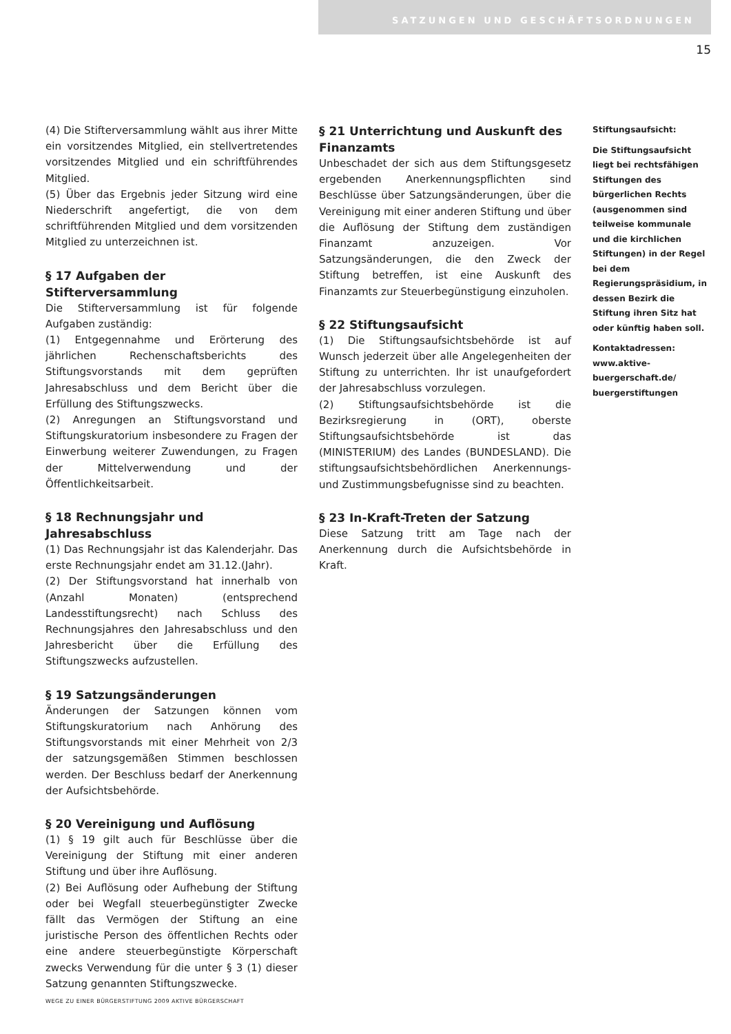SATZUNGEN UND GESCHÄFTSORDNUNGEN
15
(4) Die Stifterversammlung wählt aus ihrer Mitte ein vorsitzendes Mitglied, ein stellvertretendes vorsitzendes Mitglied und ein schriftführendes Mitglied.
(5) Über das Ergebnis jeder Sitzung wird eine Niederschrift angefertigt, die von dem schriftführenden Mitglied und dem vorsitzenden Mitglied zu unterzeichnen ist.
§ 17 Aufgaben der Stifterversammlung
Die Stifterversammlung ist für folgende Aufgaben zuständig:
(1) Entgegennahme und Erörterung des jährlichen Rechenschaftsberichts des Stiftungsvorstands mit dem geprüften Jahresabschluss und dem Bericht über die Erfüllung des Stiftungszwecks.
(2) Anregungen an Stiftungsvorstand und Stiftungskuratorium insbesondere zu Fragen der Einwerbung weiterer Zuwendungen, zu Fragen der Mittelverwendung und der Öffentlichkeitsarbeit.
§ 18 Rechnungsjahr und Jahresabschluss
(1) Das Rechnungsjahr ist das Kalenderjahr. Das erste Rechnungsjahr endet am 31.12.(Jahr).
(2) Der Stiftungsvorstand hat innerhalb von (Anzahl Monaten) (entsprechend Landesstiftungsrecht) nach Schluss des Rechnungsjahres den Jahresabschluss und den Jahresbericht über die Erfüllung des Stiftungszwecks aufzustellen.
§ 19 Satzungsänderungen
Änderungen der Satzungen können vom Stiftungskuratorium nach Anhörung des Stiftungsvorstands mit einer Mehrheit von 2/3 der satzungsgemäßen Stimmen beschlossen werden. Der Beschluss bedarf der Anerkennung der Aufsichtsbehörde.
§ 20 Vereinigung und Auflösung
(1) § 19 gilt auch für Beschlüsse über die Vereinigung der Stiftung mit einer anderen Stiftung und über ihre Auflösung.
(2) Bei Auflösung oder Aufhebung der Stiftung oder bei Wegfall steuerbegünstigter Zwecke fällt das Vermögen der Stiftung an eine juristische Person des öffentlichen Rechts oder eine andere steuerbegünstigte Körperschaft zwecks Verwendung für die unter § 3 (1) dieser Satzung genannten Stiftungszwecke.
§ 21 Unterrichtung und Auskunft des Finanzamts
Unbeschadet der sich aus dem Stiftungsgesetz ergebenden Anerkennungspflichten sind Beschlüsse über Satzungsänderungen, über die Vereinigung mit einer anderen Stiftung und über die Auflösung der Stiftung dem zuständigen Finanzamt anzuzeigen. Vor Satzungsänderungen, die den Zweck der Stiftung betreffen, ist eine Auskunft des Finanzamts zur Steuerbegünstigung einzuholen.
§ 22 Stiftungsaufsicht
(1) Die Stiftungsaufsichtsbehörde ist auf Wunsch jederzeit über alle Angelegenheiten der Stiftung zu unterrichten. Ihr ist unaufgefordert der Jahresabschluss vorzulegen.
(2) Stiftungsaufsichtsbehörde ist die Bezirksregierung in (ORT), oberste Stiftungsaufsichtsbehörde ist das (MINISTERIUM) des Landes (BUNDESLAND). Die stiftungsaufsichtsbehördlichen Anerkennungs- und Zustimmungsbefugnisse sind zu beachten.
§ 23 In-Kraft-Treten der Satzung
Diese Satzung tritt am Tage nach der Anerkennung durch die Aufsichtsbehörde in Kraft.
Stiftungsaufsicht:
Die Stiftungsaufsicht liegt bei rechtsfähigen Stiftungen des bürgerlichen Rechts (ausgenommen sind teilweise kommunale und die kirchlichen Stiftungen) in der Regel bei dem Regierungspräsidium, in dessen Bezirk die Stiftung ihren Sitz hat oder künftig haben soll.
Kontaktadressen:
www.aktive-buergerschaft.de/ buergerstiftungen
WEGE ZU EINER BÜRGERSTIFTUNG 2009 AKTIVE BÜRGERSCHAFT